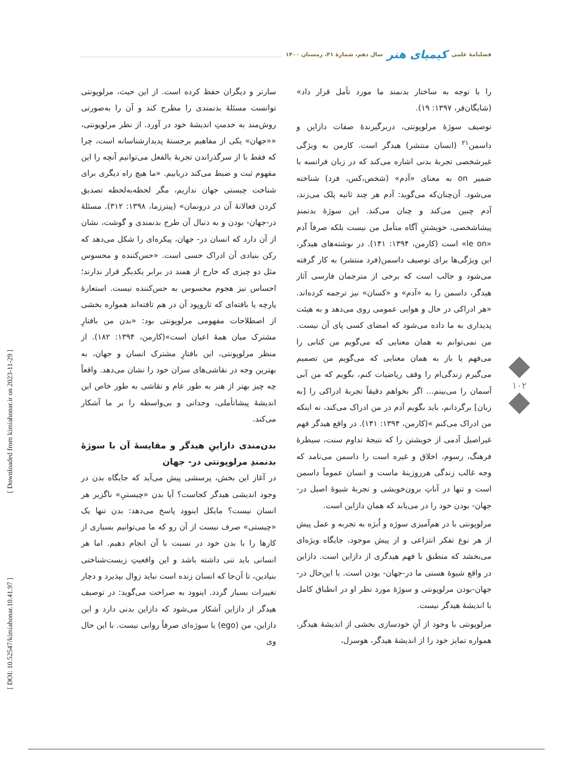فصلنامهٔ علمی کیمیای هنر سال دهم، شمارهٔ ۴۱، زمستان ۱۴۰۰
را با توجه به ساختار بدنمند ما مورد تأمل قرار داد» (شایگان‌فر، ۱۳۹۷: ۱۹).
توصیف سوژهٔ مرلوپونتی، دربرگیرندهٔ صفات دازاین و داسمن<sup>۲۱</sup> (انسان منتشر) هیدگر است. کارمن به ویژگی غیرشخصی تجربهٔ بدنی اشاره می‌کند که در زبان فرانسه با ضمیر on به معنای «آدم» (شخص،کس، فرد) شناخته می‌شود. آن‌چنان‌که می‌گوید: آدم هر چند ثانیه پلک می‌زند، آدم چنین می‌کند و چنان می‌کند. این سوژهٔ بدنمندِ پیشاشخصی، خویشتنِ آگاه متأمل من نیست بلکه صرفاً آدم «le on» است (کارمن، ۱۳۹۴: ۱۴۱). در نوشته‌های هیدگر، این ویژگی‌ها برای توصیف داسمن(فرد منتشر) به کار گرفته می‌شود و جالب است که برخی از مترجمان فارسی آثار هیدگر، داسمن را به «آدم» و «کسان» نیز ترجمه کرده‌اند. «هر ادراکی در حال و هوایی عمومی روی می‌دهد و به هیئت پدیداری به ما داده می‌شود که امضای کسی پای آن نیست. من نمی‌توانم به همان معنایی که می‌گویم من کتابی را می‌فهم یا باز به همان معنایی که می‌گویم من تصمیم می‌گیرم زندگی‌ام را وقف ریاضیات کنم، بگویم که من آبی آسمان را می‌بینم... اگر بخواهم دقیقاً تجربهٔ ادراکی را [به زبان] برگردانم، باید بگویم آدم در من ادراک می‌کند، نه اینکه من ادراک می‌کنم »(کارمن، ۱۳۹۴: ۱۴۱). در واقع هیدگر فهم غیراصیل آدمی از خویشتن را که نتیجهٔ تداوم سنت، سیطرهٔ فرهنگ، رسوم، اخلاق و غیره است را داسمن می‌نامد که وجه غالب زندگی هرروزینهٔ ماست و انسان عموماً داسمن است و تنها در آناتِ برون‌خویشی و تجربهٔ شیوهٔ اصیل در- جهان- بودن خود را در می‌یابد که همان دازاین است.
مرلوپونتی با در هم‌آمیزی سوژه و اُبژه به تجربه و عمل پیش از هر نوع تفکر انتزاعی و از پیش موجود، جایگاه ویژه‌ای می‌بخشد که منطبق با فهم هیدگری از دازاین است. دازاین در واقع شیوهٔ هستی ما در-جهان- بودن است. با این‌حال در-جهان-بودن مرلوپونتی و سوژهٔ مورد نظر او در انطباق کامل با اندیشهٔ هیدگر نیست.
مرلوپونتی با وجود از آنِ خودسازی بخشی از اندیشهٔ هیدگر، همواره تمایز خود را از اندیشهٔ هیدگر، هوسرل،
سارتر و دیگران حفظ کرده است. از این حیث، مرلوپونتی توانست مسئلهٔ بدنمندی را مطرح کند و آن را به‌صورتی روش‌مند به خدمتِ اندیشهٔ خود در آورد. از نظر مرلوپونتی، ««جهان» یکی از مفاهیم برجستهٔ پدیدارشناسانه است، چرا که فقط با از سرگذراندن تجربهٔ بالفعل می‌توانیم آنچه را این مفهوم ثبت و ضبط می‌کند دریابیم. «ما هیچ راه دیگری برای شناخت چیستی جهان نداریم، مگر لحظه‌به‌لحظه تصدیق کردن فعالانهٔ آن در درونمان» (پیترزما، ۱۳۹۸: ۳۱۲). مسئلهٔ در-جهان- بودن و به دنبال آن طرح بدنمندی و گوشت، نشان از آن دارد که انسان در- جهان، پیکره‌ای را شکل می‌دهد که رکن بنیادی آن ادراک حسی است. «حس‌کننده و محسوس مثل دو چیزی که خارج از همند در برابر یکدیگر قرار ندارند؛ احساس نیز هجوم محسوس به حس‌کننده نیست. استعارهٔ پارچه یا بافته‌ای که تاروپود آن در هم تافته‌اند همواره بخشی از اصطلاحات مفهومی مرلوپونتی بود: «بدن من بافتارِ مشترک میان همهٔ اعیان است»(کارمن، ۱۳۹۴: ۱۸۲). از منظر مرلوپونتی، این بافتارِ مشترک انسان و جهان، به بهترین وجه در نقاشی‌های سزان خود را نشان می‌دهد. واقعاً چه چیز بهتر از هنر به طور عام و نقاشی به طور خاص این اندیشهٔ پیشاتأملی، وجدانی و بی‌واسطه را بر ما آشکار می‌کند.
بدن‌مندی دازاینِ هیدگر و مقایسهٔ آن با سوژهٔ بدنمندِ مرلوپونتی در- جهان
در آغاز این بخش، پرسشی پیش می‌آید که جایگاه بدن در وجود اندیشی هیدگر کجاست؟ آیا بدن «چیستیِ» ناگزیر هر انسان نیست؟ مایکل اینوود پاسخ می‌دهد: بدن تنها یک «چیستی» صرف نیست از آن رو که ما می‌توانیم بسیاری از کارها را با بدن خود در نسبت با آن انجام دهیم. اما هر انسانی باید تنی داشته باشد و این واقعیتِ زیست‌شناختی بنیادین، تا آن‌جا که انسان زنده است نباید زوال بپذیرد و دچار تغییرات بسیار گردد. اینوود به صراحت می‌گوید: در توصیف هیدگر از دازاین آشکار می‌شود که دازاین بدنی دارد و این دازاین، من (ego) یا سوژه‌ای صرفاً روانی نیست. با این حال وی
۱۰۲
[ Downloaded from kimiahonar.ir on 2023-11-29 ]
[ DOI: 10.52547/kimiahonar.10.41.97 ]